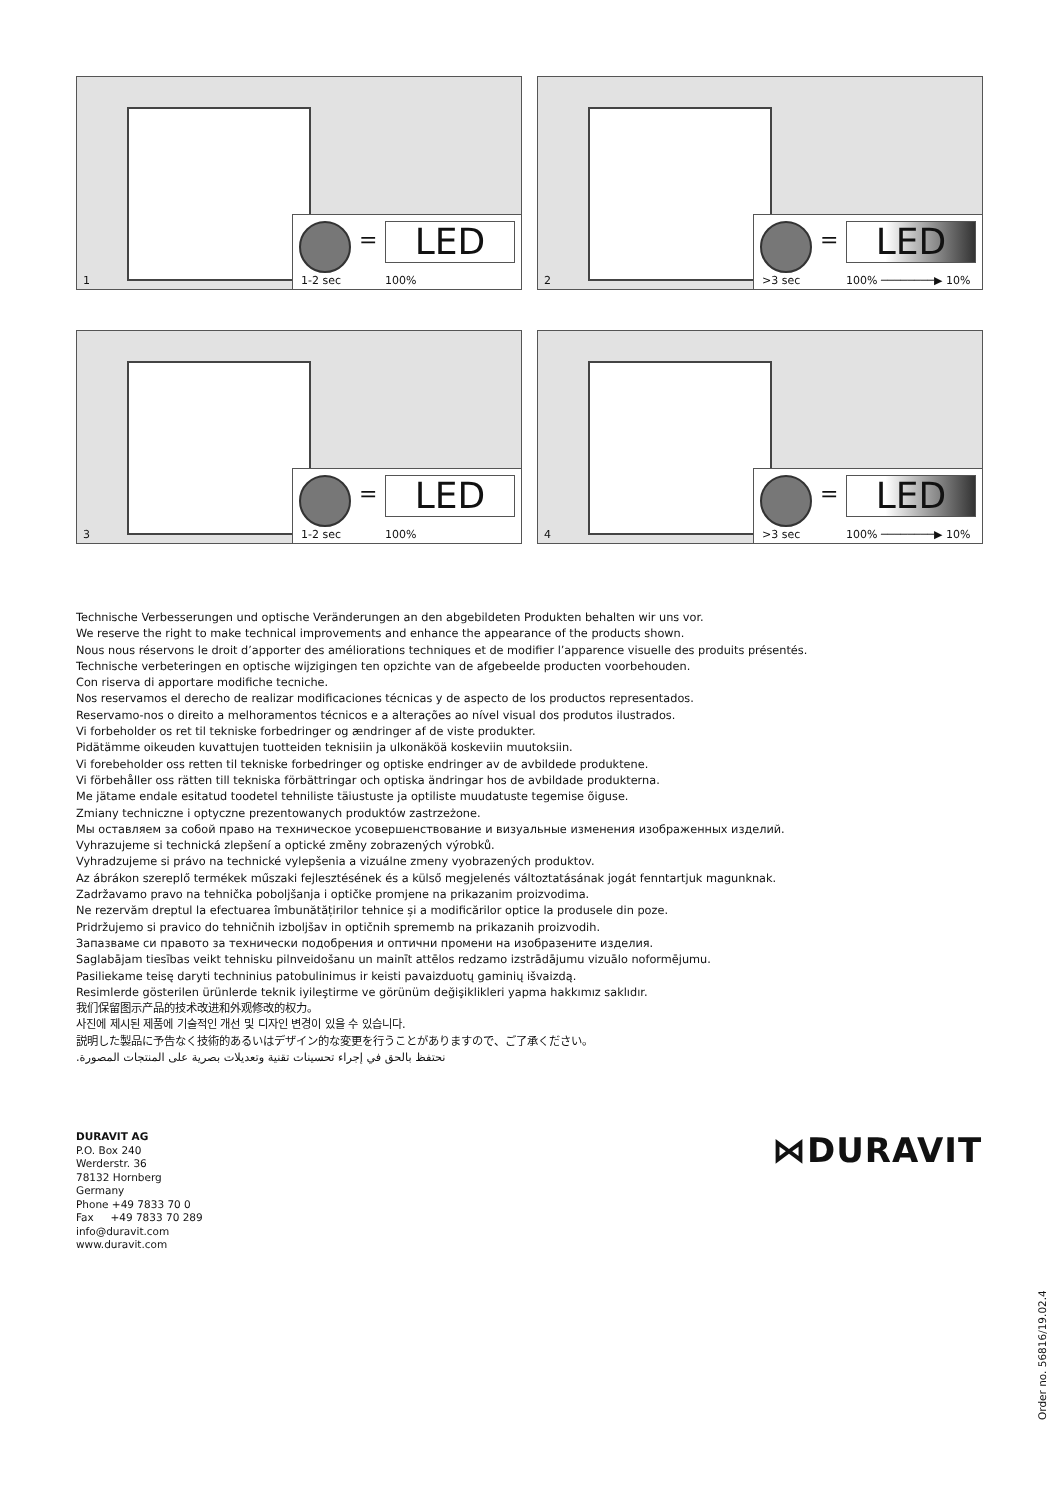1
= LED
1-2 sec 100%
2
= LED
>3 sec 100% ────────▶ 10%
3
= LED
1-2 sec 100%
4
= LED
>3 sec 100% ────────▶ 10%
Technische Verbesserungen und optische Veränderungen an den abgebildeten Produkten behalten wir uns vor.
We reserve the right to make technical improvements and enhance the appearance of the products shown.
Nous nous réservons le droit d’apporter des améliorations techniques et de modifier l’apparence visuelle des produits présentés.
Technische verbeteringen en optische wijzigingen ten opzichte van de afgebeelde producten voorbehouden.
Con riserva di apportare modifiche tecniche.
Nos reservamos el derecho de realizar modificaciones técnicas y de aspecto de los productos representados.
Reservamo-nos o direito a melhoramentos técnicos e a alterações ao nível visual dos produtos ilustrados.
Vi forbeholder os ret til tekniske forbedringer og ændringer af de viste produkter.
Pidätämme oikeuden kuvattujen tuotteiden teknisiin ja ulkonäköä koskeviin muutoksiin.
Vi forebeholder oss retten til tekniske forbedringer og optiske endringer av de avbildede produktene.
Vi förbehåller oss rätten till tekniska förbättringar och optiska ändringar hos de avbildade produkterna.
Me jätame endale esitatud toodetel tehniliste täiustuste ja optiliste muudatuste tegemise õiguse.
Zmiany techniczne i optyczne prezentowanych produktów zastrzeżone.
Мы оставляем за собой право на техническое усовершенствование и визуальные изменения изображенных изделий.
Vyhrazujeme si technická zlepšení a optické změny zobrazených výrobků.
Vyhradzujeme si právo na technické vylepšenia a vizuálne zmeny vyobrazených produktov.
Az ábrákon szereplő termékek műszaki fejlesztésének és a külső megjelenés változtatásának jogát fenntartjuk magunknak.
Zadržavamo pravo na tehnička poboljšanja i optičke promjene na prikazanim proizvodima.
Ne rezervăm dreptul la efectuarea îmbunătățirilor tehnice și a modificărilor optice la produsele din poze.
Pridržujemo si pravico do tehničnih izboljšav in optičnih sprememb na prikazanih proizvodih.
Запазваме си правото за технически подобрения и оптични промени на изобразените изделия.
Saglabājam tiesības veikt tehnisku pilnveidošanu un mainīt attēlos redzamo izstrādājumu vizuālo noformējumu.
Pasiliekame teisę daryti techninius patobulinimus ir keisti pavaizduotų gaminių išvaizdą.
Resimlerde gösterilen ürünlerde teknik iyileştirme ve görünüm değişiklikleri yapma hakkımız saklıdır.
我们保留图示产品的技术改进和外观修改的权力。
사진에 제시된 제품에 기술적인 개선 및 디자인 변경이 있을 수 있습니다.
説明した製品に予告なく技術的あるいはデザイン的な変更を行うことがありますので、ご了承ください。
نحتفظ بالحق في إجراء تحسينات تقنية وتعديلات بصرية على المنتجات المصورة.
DURAVIT AG
P.O. Box 240
Werderstr. 36
78132 Hornberg
Germany
Phone +49 7833 70 0
Fax +49 7833 70 289
info@duravit.com
www.duravit.com
⋈DURAVIT
Order no. 56816/19.02.4